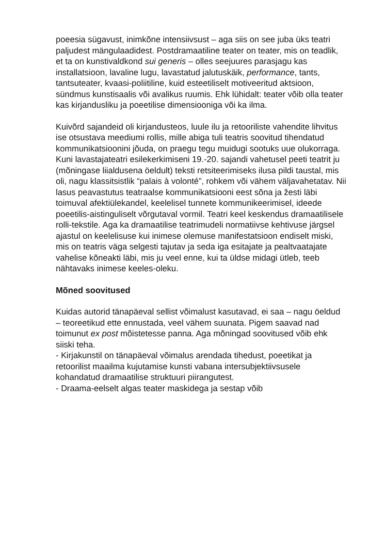poeesia sügavust, inimkõne intensiivsust – aga siis on see juba üks teatri paljudest mängulaadidest. Postdramaatiline teater on teater, mis on teadlik, et ta on kunstivaldkond sui generis – olles seejuures parasjagu kas installatsioon, lavaline lugu, lavastatud jalutuskäik, performance, tants, tantsuteater, kvaasi-poliitiline, kuid esteetiliselt motiveeritud aktsioon, sündmus kunstisaalis või avalikus ruumis. Ehk lühidalt: teater võib olla teater kas kirjandusliku ja poeetilise dimensiooniga või ka ilma.
Kuivõrd sajandeid oli kirjandusteos, luule ilu ja retooriliste vahendite lihvitus ise otsustava meediumi rollis, mille abiga tuli teatris soovitud tihendatud kommunikatsioonini jõuda, on praegu tegu muidugi sootuks uue olukorraga. Kuni lavastajateatri esilekerkimiseni 19.-20. sajandi vahetusel peeti teatrit ju (mõningase liialdusena öeldult) teksti retsiteerimiseks ilusa pildi taustal, mis oli, nagu klassitsistlik “palais à volonté”, rohkem või vähem väljavahetatav. Nii lasus peavastutus teatraalse kommunikatsiooni eest sõna ja žesti läbi toimuval afektiülekandel, keelelisel tunnete kommunikeerimisel, ideede poeetilis-aistinguliselt võrgutaval vormil. Teatri keel keskendus dramaatilisele rolli-tekstile. Aga ka dramaatilise teatrimudeli normatiivse kehtivuse järgsel ajastul on keelelisuse kui inimese olemuse manifestatsioon endiselt miski, mis on teatris väga selgesti tajutav ja seda iga esitajate ja pealtvaatajate vahelise kõneakti läbi, mis ju veel enne, kui ta üldse midagi ütleb, teeb nähtavaks inimese keeles-oleku.
Mõned soovitused
Kuidas autorid tänapäeval sellist võimalust kasutavad, ei saa – nagu öeldud – teoreetikud ette ennustada, veel vähem suunata. Pigem saavad nad toimunut ex post mõistetesse panna. Aga mõningad soovitused võib ehk siiski teha.
- Kirjakunstil on tänapäeval võimalus arendada tihedust, poeetikat ja retoorilist maailma kujutamise kunsti vabana intersubjektiivsusele kohandatud dramaatilise struktuuri piirangutest.
- Draama-eelselt algas teater maskidega ja sestap võib